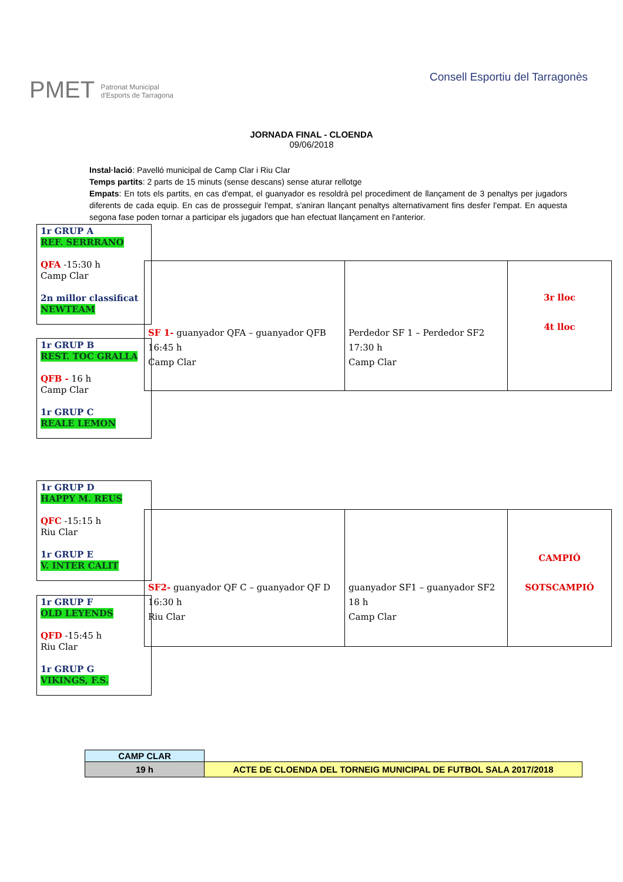PMET Patronat Municipal
d'Esports de Tarragona
Consell Esportiu del Tarragonès
JORNADA FINAL - CLOENDA
09/06/2018
Instal·lació: Pavelló municipal de Camp Clar i Riu Clar
Temps partits: 2 parts de 15 minuts (sense descans) sense aturar rellotge
Empats: En tots els partits, en cas d'empat, el guanyador es resoldrà pel procediment de llançament de 3 penaltys per jugadors diferents de cada equip. En cas de prosseguir l'empat, s'aniran llançant penaltys alternativament fins desfer l'empat. En aquesta segona fase poden tornar a participar els jugadors que han efectuat llançament en l'anterior.
1r GRUP A
REF. SERRRANO
QFA -15:30 h
Camp Clar
2n millor classificat
NEWTEAM
1r GRUP B
REST. TOC GRALLA
QFB - 16 h
Camp Clar
1r GRUP C
REALE LEMON
SF 1- guanyador QFA – guanyador QFB
16:45 h
Camp Clar
Perdedor SF 1 – Perdedor SF2
17:30 h
Camp Clar
3r lloc
4t lloc
1r GRUP D
HAPPY M. REUS
QFC -15:15 h
Riu Clar
1r GRUP E
V. INTER CALIT
1r GRUP F
OLD LEYENDS
QFD -15:45 h
Riu Clar
1r GRUP G
VIKINGS, F.S.
SF2- guanyador QF C – guanyador QF D
16:30 h
Riu Clar
guanyador SF1 – guanyador SF2
18 h
Camp Clar
CAMPIÓ
SOTSCAMPIÓ
| CAMP CLAR | |
| 19 h | ACTE DE CLOENDA DEL TORNEIG MUNICIPAL DE FUTBOL SALA 2017/2018 |